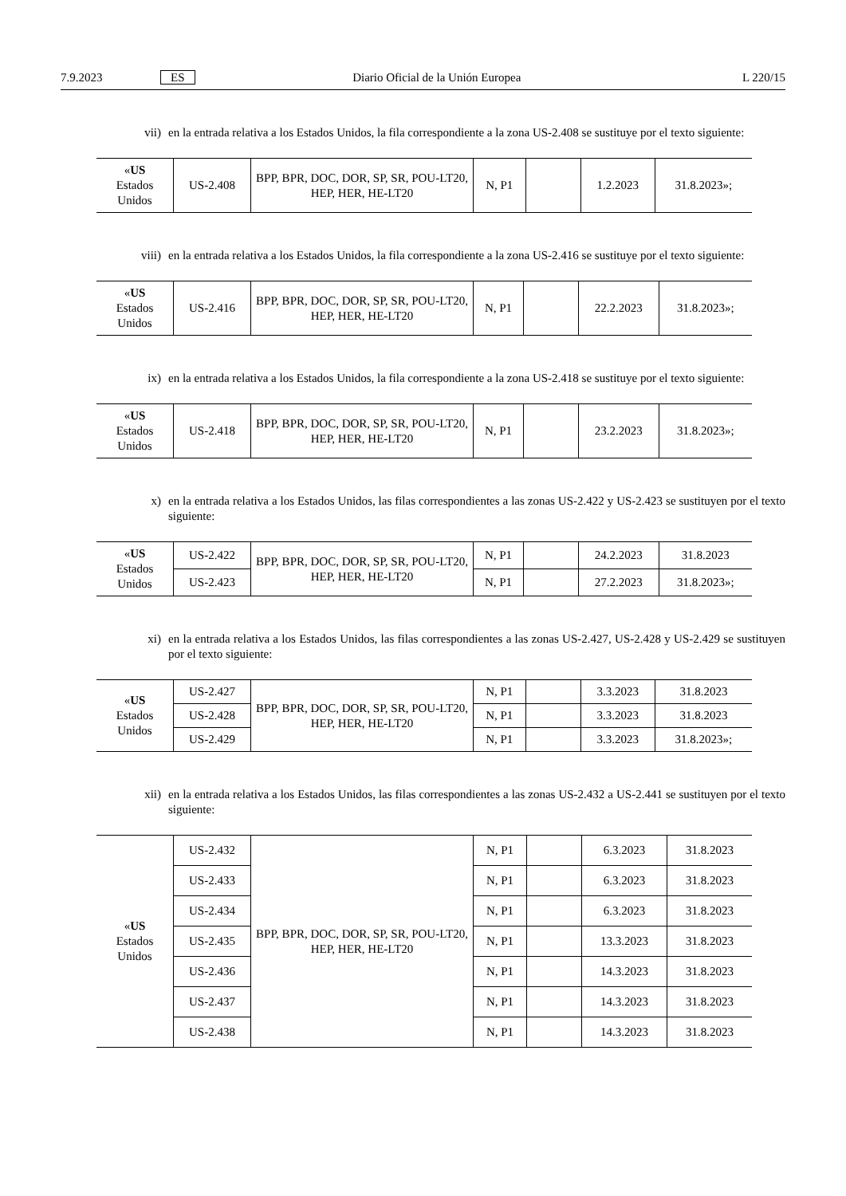7.9.2023 ES Diario Oficial de la Unión Europea L 220/15
vii) en la entrada relativa a los Estados Unidos, la fila correspondiente a la zona US-2.408 se sustituye por el texto siguiente:
| « US Estados Unidos | US-2.408 | BPP, BPR, DOC, DOR, SP, SR, POU-LT20, HEP, HER, HE-LT20 | N, P1 | | 1.2.2023 | 31.8.2023»; |
viii) en la entrada relativa a los Estados Unidos, la fila correspondiente a la zona US-2.416 se sustituye por el texto siguiente:
| « US Estados Unidos | US-2.416 | BPP, BPR, DOC, DOR, SP, SR, POU-LT20, HEP, HER, HE-LT20 | N, P1 | | 22.2.2023 | 31.8.2023»; |
ix) en la entrada relativa a los Estados Unidos, la fila correspondiente a la zona US-2.418 se sustituye por el texto siguiente:
| « US Estados Unidos | US-2.418 | BPP, BPR, DOC, DOR, SP, SR, POU-LT20, HEP, HER, HE-LT20 | N, P1 | | 23.2.2023 | 31.8.2023»; |
x) en la entrada relativa a los Estados Unidos, las filas correspondientes a las zonas US-2.422 y US-2.423 se sustituyen por el texto siguiente:
| « US Estados Unidos | US-2.422 | BPP, BPR, DOC, DOR, SP, SR, POU-LT20, HEP, HER, HE-LT20 | N, P1 | | 24.2.2023 | 31.8.2023 |
| | US-2.423 | | N, P1 | | 27.2.2023 | 31.8.2023»; |
xi) en la entrada relativa a los Estados Unidos, las filas correspondientes a las zonas US-2.427, US-2.428 y US-2.429 se sustituyen por el texto siguiente:
| « US Estados Unidos | US-2.427 | BPP, BPR, DOC, DOR, SP, SR, POU-LT20, HEP, HER, HE-LT20 | N, P1 | | 3.3.2023 | 31.8.2023 |
| | US-2.428 | | N, P1 | | 3.3.2023 | 31.8.2023 |
| | US-2.429 | | N, P1 | | 3.3.2023 | 31.8.2023»; |
xii) en la entrada relativa a los Estados Unidos, las filas correspondientes a las zonas US-2.432 a US-2.441 se sustituyen por el texto siguiente:
| « US Estados Unidos | US-2.432 | BPP, BPR, DOC, DOR, SP, SR, POU-LT20, HEP, HER, HE-LT20 | N, P1 | | 6.3.2023 | 31.8.2023 |
| | US-2.433 | | N, P1 | | 6.3.2023 | 31.8.2023 |
| | US-2.434 | | N, P1 | | 6.3.2023 | 31.8.2023 |
| | US-2.435 | | N, P1 | | 13.3.2023 | 31.8.2023 |
| | US-2.436 | | N, P1 | | 14.3.2023 | 31.8.2023 |
| | US-2.437 | | N, P1 | | 14.3.2023 | 31.8.2023 |
| | US-2.438 | | N, P1 | | 14.3.2023 | 31.8.2023 |